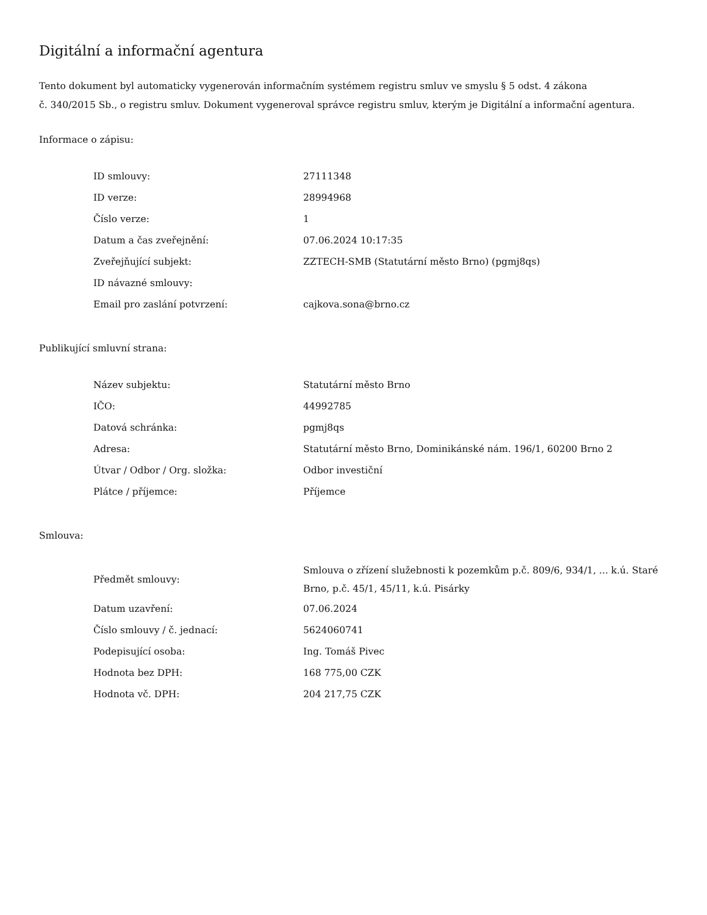Digitální a informační agentura
Tento dokument byl automaticky vygenerován informačním systémem registru smluv ve smyslu § 5 odst. 4 zákona
č. 340/2015 Sb., o registru smluv. Dokument vygeneroval správce registru smluv, kterým je Digitální a informační agentura.
Informace o zápisu:
| ID smlouvy: | 27111348 |
| ID verze: | 28994968 |
| Číslo verze: | 1 |
| Datum a čas zveřejnění: | 07.06.2024 10:17:35 |
| Zveřejňující subjekt: | ZZTECH-SMB (Statutární město Brno) (pgmj8qs) |
| ID návazné smlouvy: | |
| Email pro zaslání potvrzení: | cajkova.sona@brno.cz |
Publikující smluvní strana:
| Název subjektu: | Statutární město Brno |
| IČO: | 44992785 |
| Datová schránka: | pgmj8qs |
| Adresa: | Statutární město Brno, Dominikánské nám. 196/1, 60200 Brno 2 |
| Útvar / Odbor / Org. složka: | Odbor investiční |
| Plátce / příjemce: | Příjemce |
Smlouva:
| Předmět smlouvy: | Smlouva o zřízení služebnosti k pozemkům p.č. 809/6, 934/1, ... k.ú. Staré Brno, p.č. 45/1, 45/11, k.ú. Pisárky |
| Datum uzavření: | 07.06.2024 |
| Číslo smlouvy / č. jednací: | 5624060741 |
| Podepisující osoba: | Ing. Tomáš Pivec |
| Hodnota bez DPH: | 168 775,00 CZK |
| Hodnota vč. DPH: | 204 217,75 CZK |